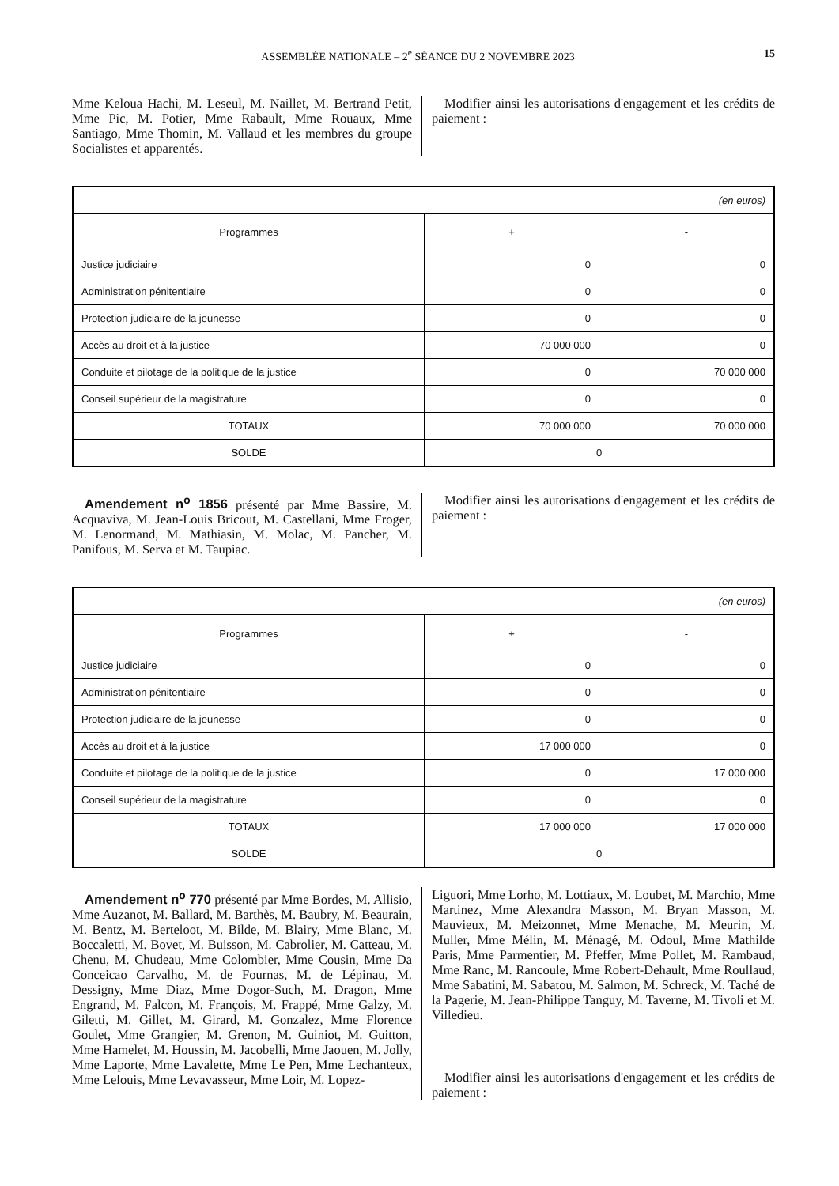ASSEMBLÉE NATIONALE – 2<sup>e</sup> SÉANCE DU 2 NOVEMBRE 2023
15
Mme Keloua Hachi, M. Leseul, M. Naillet, M. Bertrand Petit, Mme Pic, M. Potier, Mme Rabault, Mme Rouaux, Mme Santiago, Mme Thomin, M. Vallaud et les membres du groupe Socialistes et apparentés.
Modifier ainsi les autorisations d'engagement et les crédits de paiement :
| (en euros) | | |
| Programmes | + | - |
| Justice judiciaire | 0 | 0 |
| Administration pénitentiaire | 0 | 0 |
| Protection judiciaire de la jeunesse | 0 | 0 |
| Accès au droit et à la justice | 70 000 000 | 0 |
| Conduite et pilotage de la politique de la justice | 0 | 70 000 000 |
| Conseil supérieur de la magistrature | 0 | 0 |
| TOTAUX | 70 000 000 | 70 000 000 |
| SOLDE | 0 | |
Amendement n<sup>o</sup> 1856 présenté par Mme Bassire, M. Acquaviva, M. Jean-Louis Bricout, M. Castellani, Mme Froger, M. Lenormand, M. Mathiasin, M. Molac, M. Pancher, M. Panifous, M. Serva et M. Taupiac.
Modifier ainsi les autorisations d'engagement et les crédits de paiement :
| (en euros) | | |
| Programmes | + | - |
| Justice judiciaire | 0 | 0 |
| Administration pénitentiaire | 0 | 0 |
| Protection judiciaire de la jeunesse | 0 | 0 |
| Accès au droit et à la justice | 17 000 000 | 0 |
| Conduite et pilotage de la politique de la justice | 0 | 17 000 000 |
| Conseil supérieur de la magistrature | 0 | 0 |
| TOTAUX | 17 000 000 | 17 000 000 |
| SOLDE | 0 | |
Amendement n<sup>o</sup> 770 présenté par Mme Bordes, M. Allisio, Mme Auzanot, M. Ballard, M. Barthès, M. Baubry, M. Beaurain, M. Bentz, M. Berteloot, M. Bilde, M. Blairy, Mme Blanc, M. Boccaletti, M. Bovet, M. Buisson, M. Cabrolier, M. Catteau, M. Chenu, M. Chudeau, Mme Colombier, Mme Cousin, Mme Da Conceicao Carvalho, M. de Fournas, M. de Lépinau, M. Dessigny, Mme Diaz, Mme Dogor-Such, M. Dragon, Mme Engrand, M. Falcon, M. François, M. Frappé, Mme Galzy, M. Giletti, M. Gillet, M. Girard, M. Gonzalez, Mme Florence Goulet, Mme Grangier, M. Grenon, M. Guiniot, M. Guitton, Mme Hamelet, M. Houssin, M. Jacobelli, Mme Jaouen, M. Jolly, Mme Laporte, Mme Lavalette, Mme Le Pen, Mme Lechanteux, Mme Lelouis, Mme Levavasseur, Mme Loir, M. Lopez-
Liguori, Mme Lorho, M. Lottiaux, M. Loubet, M. Marchio, Mme Martinez, Mme Alexandra Masson, M. Bryan Masson, M. Mauvieux, M. Meizonnet, Mme Menache, M. Meurin, M. Muller, Mme Mélin, M. Ménagé, M. Odoul, Mme Mathilde Paris, Mme Parmentier, M. Pfeffer, Mme Pollet, M. Rambaud, Mme Ranc, M. Rancoule, Mme Robert-Dehault, Mme Roullaud, Mme Sabatini, M. Sabatou, M. Salmon, M. Schreck, M. Taché de la Pagerie, M. Jean-Philippe Tanguy, M. Taverne, M. Tivoli et M. Villedieu.
Modifier ainsi les autorisations d'engagement et les crédits de paiement :